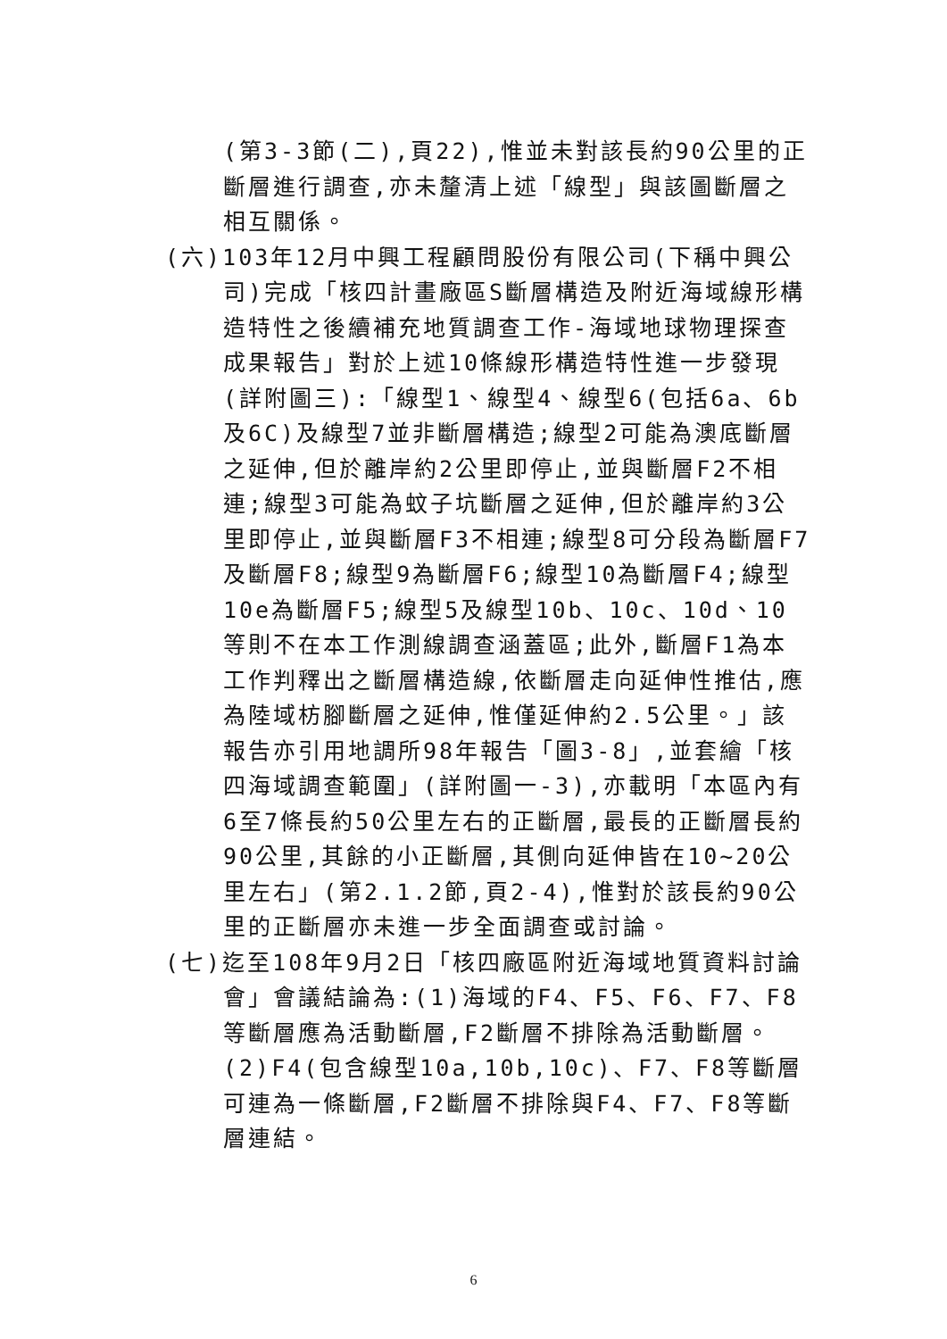(第3-3節(二),頁22),惟並未對該長約90公里的正斷層進行調查,亦未釐清上述「線型」與該圖斷層之相互關係。
(六)103年12月中興工程顧問股份有限公司(下稱中興公司)完成「核四計畫廠區S斷層構造及附近海域線形構造特性之後續補充地質調查工作-海域地球物理探查成果報告」對於上述10條線形構造特性進一步發現(詳附圖三):「線型1、線型4、線型6(包括6a、6b及6C)及線型7並非斷層構造;線型2可能為澳底斷層之延伸,但於離岸約2公里即停止,並與斷層F2不相連;線型3可能為蚊子坑斷層之延伸,但於離岸約3公里即停止,並與斷層F3不相連;線型8可分段為斷層F7及斷層F8;線型9為斷層F6;線型10為斷層F4;線型10e為斷層F5;線型5及線型10b、10c、10d、10等則不在本工作測線調查涵蓋區;此外,斷層F1為本工作判釋出之斷層構造線,依斷層走向延伸性推估,應為陸域枋腳斷層之延伸,惟僅延伸約2.5公里。」該報告亦引用地調所98年報告「圖3-8」,並套繪「核四海域調查範圍」(詳附圖一-3),亦載明「本區內有6至7條長約50公里左右的正斷層,最長的正斷層長約90公里,其餘的小正斷層,其側向延伸皆在10~20公里左右」(第2.1.2節,頁2-4),惟對於該長約90公里的正斷層亦未進一步全面調查或討論。
(七)迄至108年9月2日「核四廠區附近海域地質資料討論會」會議結論為:(1)海域的F4、F5、F6、F7、F8等斷層應為活動斷層,F2斷層不排除為活動斷層。(2)F4(包含線型10a,10b,10c)、F7、F8等斷層可連為一條斷層,F2斷層不排除與F4、F7、F8等斷層連結。
6